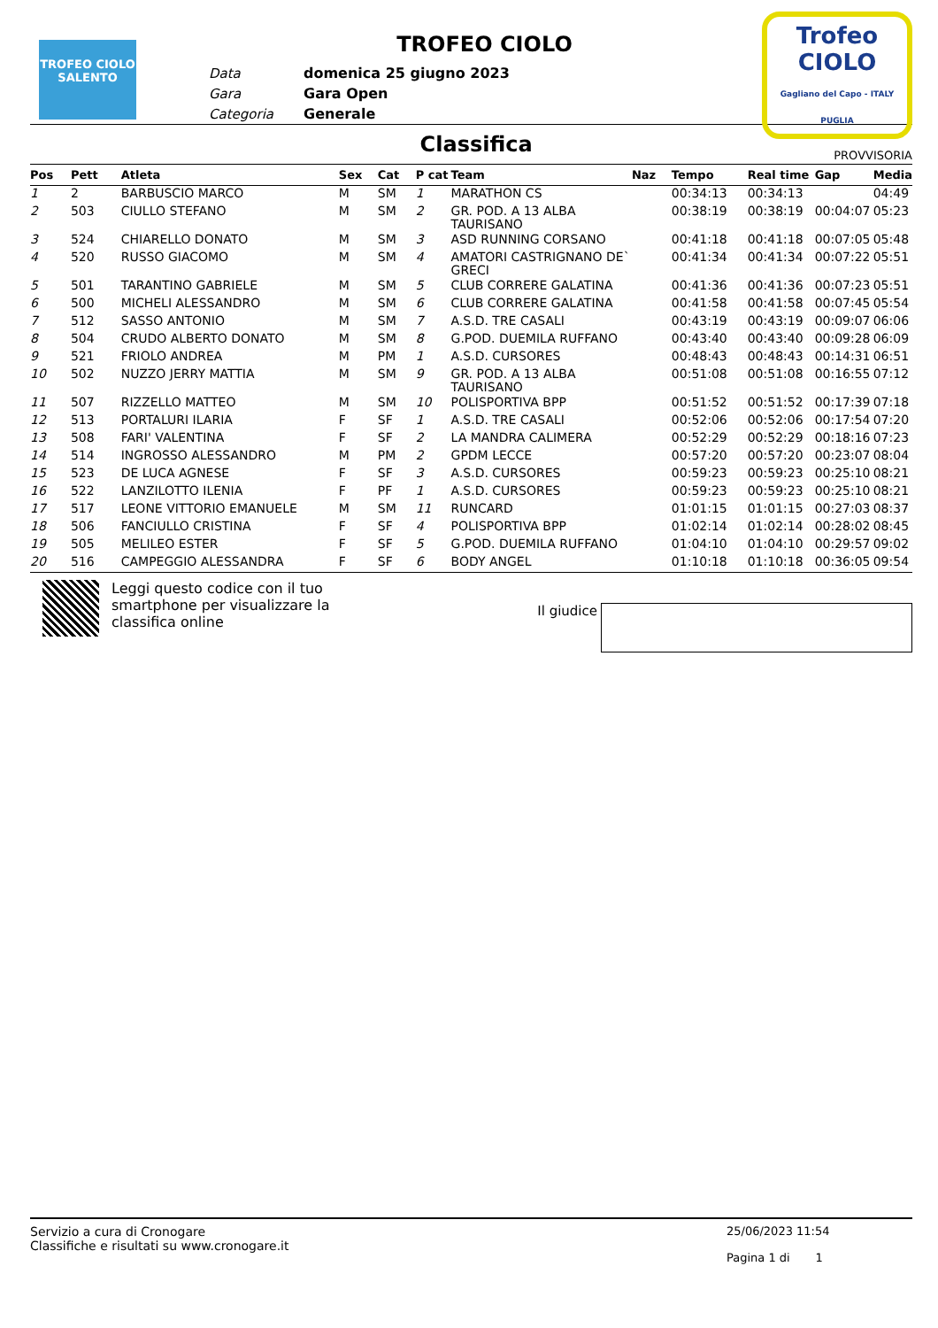TROFEO CIOLO SALENTO
TROFEO CIOLO
| Data | domenica 25 giugno 2023 |
| Gara | Gara Open |
| Categoria | Generale |
Trofeo
CIOLO
Gagliano del Capo - ITALY PUGLIA
Classifica
PROVVISORIA
| Pos | Pett | Atleta | Sex | Cat | P cat | Team | Naz | Tempo | Real time | Gap | Media |
| --- | --- | --- | --- | --- | --- | --- | --- | --- | --- | --- | --- |
| 1 | 2 | BARBUSCIO MARCO | M | SM | 1 | MARATHON CS | | 00:34:13 | 00:34:13 | | 04:49 |
| 2 | 503 | CIULLO STEFANO | M | SM | 2 | GR. POD. A 13 ALBA TAURISANO | | 00:38:19 | 00:38:19 | 00:04:07 | 05:23 |
| 3 | 524 | CHIARELLO DONATO | M | SM | 3 | ASD RUNNING CORSANO | | 00:41:18 | 00:41:18 | 00:07:05 | 05:48 |
| 4 | 520 | RUSSO GIACOMO | M | SM | 4 | AMATORI CASTRIGNANO DE` GRECI | | 00:41:34 | 00:41:34 | 00:07:22 | 05:51 |
| 5 | 501 | TARANTINO GABRIELE | M | SM | 5 | CLUB CORRERE GALATINA | | 00:41:36 | 00:41:36 | 00:07:23 | 05:51 |
| 6 | 500 | MICHELI ALESSANDRO | M | SM | 6 | CLUB CORRERE GALATINA | | 00:41:58 | 00:41:58 | 00:07:45 | 05:54 |
| 7 | 512 | SASSO ANTONIO | M | SM | 7 | A.S.D. TRE CASALI | | 00:43:19 | 00:43:19 | 00:09:07 | 06:06 |
| 8 | 504 | CRUDO ALBERTO DONATO | M | SM | 8 | G.POD. DUEMILA RUFFANO | | 00:43:40 | 00:43:40 | 00:09:28 | 06:09 |
| 9 | 521 | FRIOLO ANDREA | M | PM | 1 | A.S.D. CURSORES | | 00:48:43 | 00:48:43 | 00:14:31 | 06:51 |
| 10 | 502 | NUZZO JERRY MATTIA | M | SM | 9 | GR. POD. A 13 ALBA TAURISANO | | 00:51:08 | 00:51:08 | 00:16:55 | 07:12 |
| 11 | 507 | RIZZELLO MATTEO | M | SM | 10 | POLISPORTIVA BPP | | 00:51:52 | 00:51:52 | 00:17:39 | 07:18 |
| 12 | 513 | PORTALURI ILARIA | F | SF | 1 | A.S.D. TRE CASALI | | 00:52:06 | 00:52:06 | 00:17:54 | 07:20 |
| 13 | 508 | FARI' VALENTINA | F | SF | 2 | LA MANDRA CALIMERA | | 00:52:29 | 00:52:29 | 00:18:16 | 07:23 |
| 14 | 514 | INGROSSO ALESSANDRO | M | PM | 2 | GPDM LECCE | | 00:57:20 | 00:57:20 | 00:23:07 | 08:04 |
| 15 | 523 | DE LUCA AGNESE | F | SF | 3 | A.S.D. CURSORES | | 00:59:23 | 00:59:23 | 00:25:10 | 08:21 |
| 16 | 522 | LANZILOTTO ILENIA | F | PF | 1 | A.S.D. CURSORES | | 00:59:23 | 00:59:23 | 00:25:10 | 08:21 |
| 17 | 517 | LEONE VITTORIO EMANUELE | M | SM | 11 | RUNCARD | | 01:01:15 | 01:01:15 | 00:27:03 | 08:37 |
| 18 | 506 | FANCIULLO CRISTINA | F | SF | 4 | POLISPORTIVA BPP | | 01:02:14 | 01:02:14 | 00:28:02 | 08:45 |
| 19 | 505 | MELILEO ESTER | F | SF | 5 | G.POD. DUEMILA RUFFANO | | 01:04:10 | 01:04:10 | 00:29:57 | 09:02 |
| 20 | 516 | CAMPEGGIO ALESSANDRA | F | SF | 6 | BODY ANGEL | | 01:10:18 | 01:10:18 | 00:36:05 | 09:54 |
Leggi questo codice con il tuo smartphone per visualizzare la classifica online
Il giudice
Servizio a cura di Cronogare
Classifiche e risultati su www.cronogare.it
25/06/2023 11:54
Pagina 1 di 1